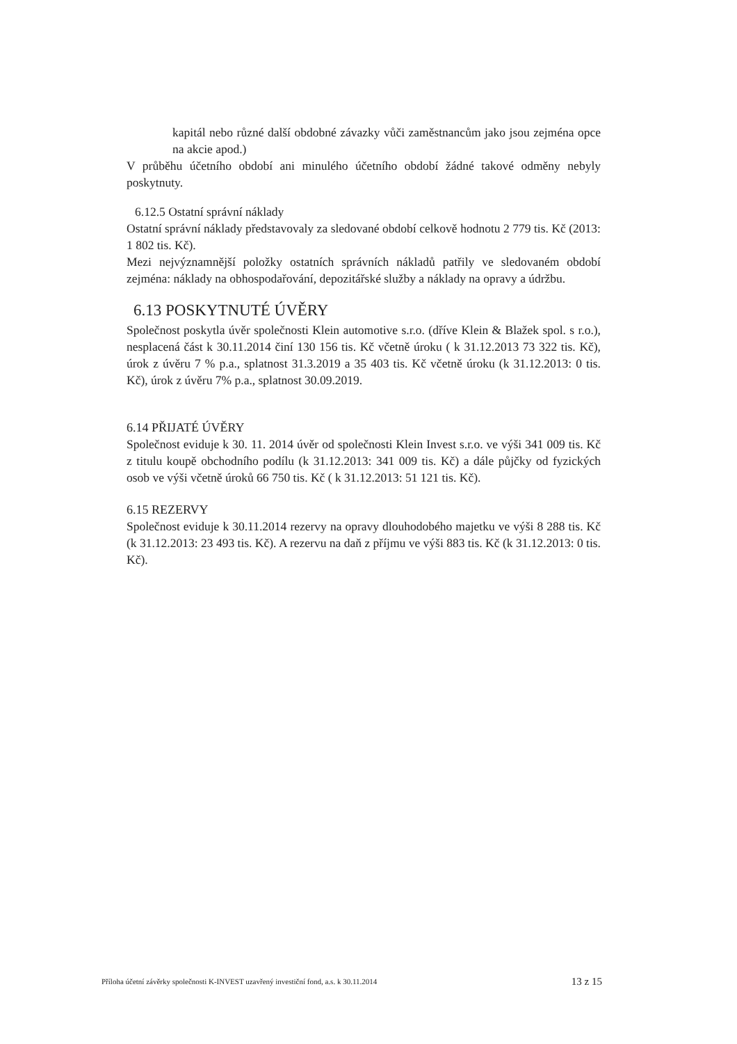kapitál nebo různé další obdobné závazky vůči zaměstnancům jako jsou zejména opce na akcie apod.)
V průběhu účetního období ani minulého účetního období žádné takové odměny nebyly poskytnuty.
6.12.5 Ostatní správní náklady
Ostatní správní náklady představovaly za sledované období celkově hodnotu 2 779 tis. Kč (2013: 1 802 tis. Kč).
Mezi nejvýznamnější položky ostatních správních nákladů patřily ve sledovaném období zejména: náklady na obhospodařování, depozitářské služby a náklady na opravy a údržbu.
6.13 POSKYTNUTÉ ÚVĚRY
Společnost poskytla úvěr společnosti Klein automotive s.r.o. (dříve Klein & Blažek spol. s r.o.), nesplacená část k 30.11.2014 činí 130 156 tis. Kč včetně úroku ( k 31.12.2013 73 322 tis. Kč), úrok z úvěru 7 % p.a., splatnost 31.3.2019 a 35 403 tis. Kč včetně úroku (k 31.12.2013: 0 tis. Kč), úrok z úvěru 7% p.a., splatnost 30.09.2019.
6.14 PŘIJATÉ ÚVĚRY
Společnost eviduje k 30. 11. 2014 úvěr od společnosti Klein Invest s.r.o. ve výši 341 009 tis. Kč z titulu koupě obchodního podílu (k 31.12.2013: 341 009 tis. Kč) a dále půjčky od fyzických osob ve výši včetně úroků 66 750 tis. Kč ( k 31.12.2013: 51 121 tis. Kč).
6.15 REZERVY
Společnost eviduje k 30.11.2014 rezervy na opravy dlouhodobého majetku ve výši 8 288 tis. Kč (k 31.12.2013: 23 493 tis. Kč). A rezervu na daň z příjmu ve výši 883 tis. Kč (k 31.12.2013: 0 tis. Kč).
Příloha účetní závěrky společnosti K-INVEST uzavřený investiční fond, a.s. k 30.11.2014 13 z 15